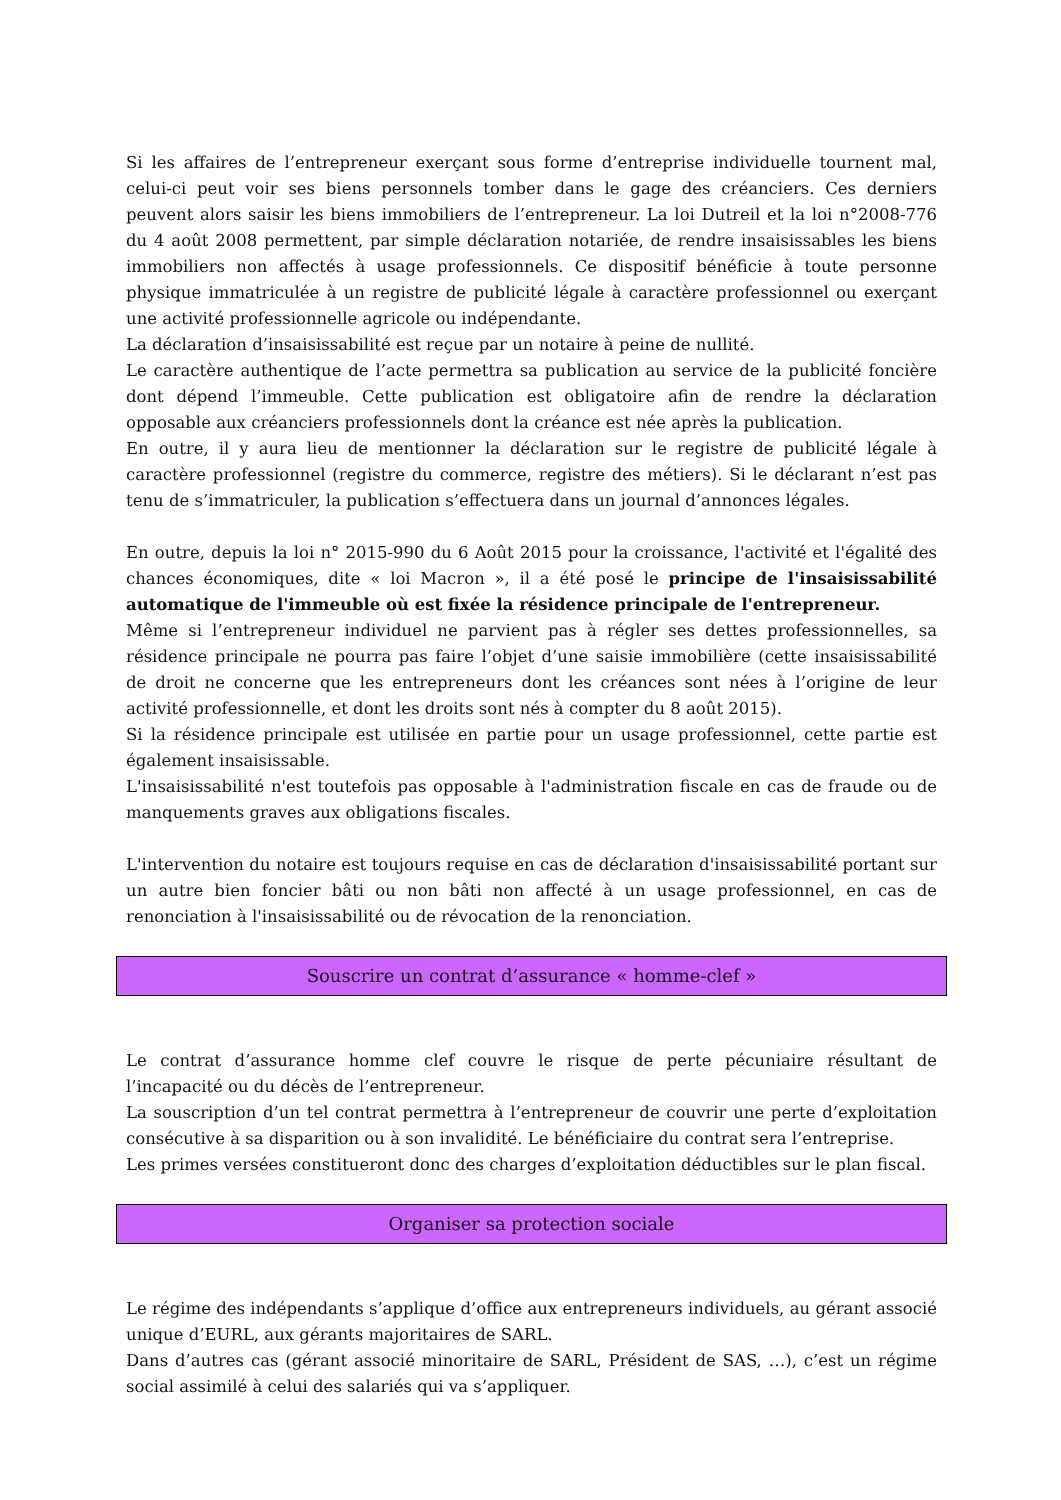Si les affaires de l’entrepreneur exerçant sous forme d’entreprise individuelle tournent mal, celui-ci peut voir ses biens personnels tomber dans le gage des créanciers. Ces derniers peuvent alors saisir les biens immobiliers de l’entrepreneur. La loi Dutreil et la loi n°2008-776 du 4 août 2008 permettent, par simple déclaration notariée, de rendre insaisissables les biens immobiliers non affectés à usage professionnels. Ce dispositif bénéficie à toute personne physique immatriculée à un registre de publicité légale à caractère professionnel ou exerçant une activité professionnelle agricole ou indépendante.
La déclaration d’insaisissabilité est reçue par un notaire à peine de nullité.
Le caractère authentique de l’acte permettra sa publication au service de la publicité foncière dont dépend l’immeuble. Cette publication est obligatoire afin de rendre la déclaration opposable aux créanciers professionnels dont la créance est née après la publication.
En outre, il y aura lieu de mentionner la déclaration sur le registre de publicité légale à caractère professionnel (registre du commerce, registre des métiers). Si le déclarant n’est pas tenu de s’immatriculer, la publication s’effectuera dans un journal d’annonces légales.
En outre, depuis la loi n° 2015-990 du 6 Août 2015 pour la croissance, l'activité et l'égalité des chances économiques, dite « loi Macron », il a été posé le principe de l'insaisissabilité automatique de l'immeuble où est fixée la résidence principale de l'entrepreneur.
Même si l’entrepreneur individuel ne parvient pas à régler ses dettes professionnelles, sa résidence principale ne pourra pas faire l’objet d’une saisie immobilière (cette insaisissabilité de droit ne concerne que les entrepreneurs dont les créances sont nées à l’origine de leur activité professionnelle, et dont les droits sont nés à compter du 8 août 2015).
Si la résidence principale est utilisée en partie pour un usage professionnel, cette partie est également insaisissable.
L'insaisissabilité n'est toutefois pas opposable à l'administration fiscale en cas de fraude ou de manquements graves aux obligations fiscales.
L'intervention du notaire est toujours requise en cas de déclaration d'insaisissabilité portant sur un autre bien foncier bâti ou non bâti non affecté à un usage professionnel, en cas de renonciation à l'insaisissabilité ou de révocation de la renonciation.
Souscrire un contrat d’assurance « homme-clef »
Le contrat d’assurance homme clef couvre le risque de perte pécuniaire résultant de l’incapacité ou du décès de l’entrepreneur.
La souscription d’un tel contrat permettra à l’entrepreneur de couvrir une perte d’exploitation consécutive à sa disparition ou à son invalidité. Le bénéficiaire du contrat sera l’entreprise.
Les primes versées constitueront donc des charges d’exploitation déductibles sur le plan fiscal.
Organiser sa protection sociale
Le régime des indépendants s’applique d’office aux entrepreneurs individuels, au gérant associé unique d’EURL, aux gérants majoritaires de SARL.
Dans d’autres cas (gérant associé minoritaire de SARL, Président de SAS, …), c’est un régime social assimilé à celui des salariés qui va s’appliquer.